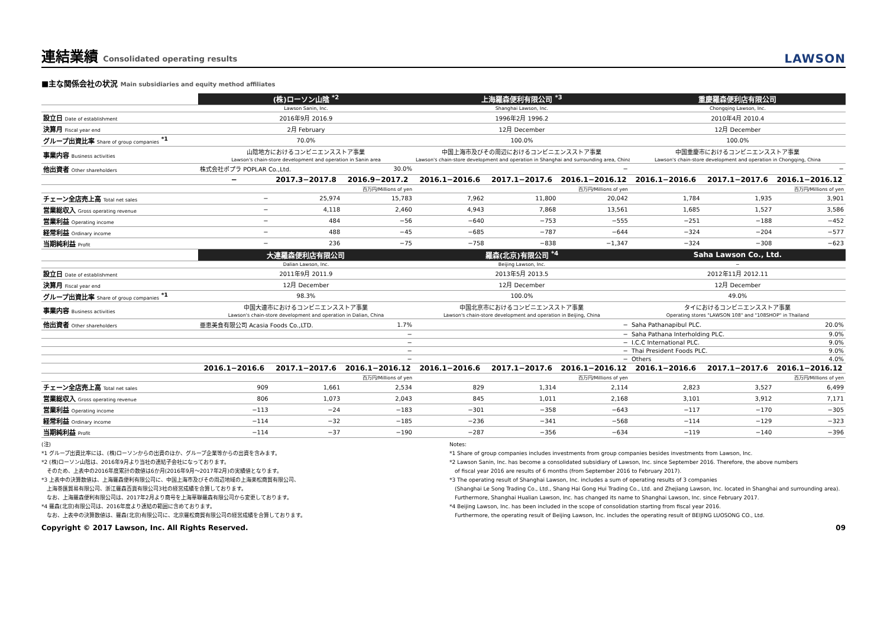連結業績 Consolidated operating results LAWSON
■主な関係会社の状況 Main subsidiaries and equity method affiliates
| | (株)ローソン山陰 <sup>*2</sup> | | | 上海羅森便利有限公司 <sup>*3</sup> | | | 重慶羅森便利店有限公司 | | |
| | Lawson Sanin, Inc. | | | Shanghai Lawson, Inc. | | | Chongqing Lawson, Inc. | | |
| 設立日 Date of establishment | 2016年9月 2016.9 | | | 1996年2月 1996.2 | | | 2010年4月 2010.4 | | |
| 決算月 Fiscal year end | 2月 February | | | 12月 December | | | 12月 December | | |
| グループ出資比率 Share of group companies <sup>*1</sup> | 70.0% | | | 100.0% | | | 100.0% | | |
| 事業内容 Business activities | 山陰地方におけるコンビニエンスストア事業 Lawson's chain-store development and operation in Sanin area | | | 中国上海市及びその周辺におけるコンビニエンスストア事業 Lawson's chain-store development and operation in Shanghai and surrounding area, China | | | 中国重慶市におけるコンビニエンスストア事業 Lawson's chain-store development and operation in Chongqing, China | | |
| 他出資者 Other shareholders | 株式会社ポプラ POPLAR Co.,Ltd. | | 30.0% | − | | | − | | |
| | − | 2017.3−2017.8 | 2016.9−2017.2 | 2016.1−2016.6 | 2017.1−2017.6 | 2016.1−2016.12 | 2016.1−2016.6 | 2017.1−2017.6 | 2016.1−2016.12 |
| | | | 百万円/Millions of yen | | | 百万円/Millions of yen | | | 百万円/Millions of yen |
| チェーン全店売上高 Total net sales | − | 25,974 | 15,783 | 7,962 | 11,800 | 20,042 | 1,784 | 1,935 | 3,901 |
| 営業総収入 Gross operating revenue | − | 4,118 | 2,460 | 4,943 | 7,868 | 13,561 | 1,685 | 1,527 | 3,586 |
| 営業利益 Operating income | − | 484 | −56 | −640 | −753 | −555 | −251 | −188 | −452 |
| 経常利益 Ordinary income | − | 488 | −45 | −685 | −787 | −644 | −324 | −204 | −577 |
| 当期純利益 Profit | − | 236 | −75 | −758 | −838 | −1,347 | −324 | −308 | −623 |
| | 大連羅森便利店有限公司 | | | 羅森(北京)有限公司 <sup>*4</sup> | | | Saha Lawson Co., Ltd. | | |
| | Dalian Lawson, Inc. | | | Beijing Lawson, Inc. | | | − | | |
| 設立日 Date of establishment | 2011年9月 2011.9 | | | 2013年5月 2013.5 | | | 2012年11月 2012.11 | | |
| 決算月 Fiscal year end | 12月 December | | | 12月 December | | | 12月 December | | |
| グループ出資比率 Share of group companies <sup>*1</sup> | 98.3% | | | 100.0% | | | 49.0% | | |
| 事業内容 Business activities | 中国大連市におけるコンビニエンスストア事業 Lawson's chain-store development and operation in Dalian, China | | | 中国北京市におけるコンビニエンスストア事業 Lawson's chain-store development and operation in Beijing, China | | | タイにおけるコンビニエンスストア事業 Operating stores "LAWSON 108" and "108SHOP" in Thailand | | |
| 他出資者 Other shareholders | 亜恵美食有限公司 Acasia Foods Co.,LTD. | | 1.7% | − | | | Saha Pathanapibul PLC. | | 20.0% |
| | − | | | − | | | Saha Pathana Interholding PLC. | | 9.0% |
| | − | | | − | | | I.C.C International PLC. | | 9.0% |
| | − | | | − | | | Thai President Foods PLC. | | 9.0% |
| | − | | | − | | | Others | | 4.0% |
| | 2016.1−2016.6 | 2017.1−2017.6 | 2016.1−2016.12 | 2016.1−2016.6 | 2017.1−2017.6 | 2016.1−2016.12 | 2016.1−2016.6 | 2017.1−2017.6 | 2016.1−2016.12 |
| | | | 百万円/Millions of yen | | | 百万円/Millions of yen | | | 百万円/Millions of yen |
| チェーン全店売上高 Total net sales | 909 | 1,661 | 2,534 | 829 | 1,314 | 2,114 | 2,823 | 3,527 | 6,499 |
| 営業総収入 Gross operating revenue | 806 | 1,073 | 2,043 | 845 | 1,011 | 2,168 | 3,101 | 3,912 | 7,171 |
| 営業利益 Operating income | −113 | −24 | −183 | −301 | −358 | −643 | −117 | −170 | −305 |
| 経常利益 Ordinary income | −114 | −32 | −185 | −236 | −341 | −568 | −114 | −129 | −323 |
| 当期純利益 Profit | −114 | −37 | −190 | −287 | −356 | −634 | −119 | −140 | −396 |
(注)
*1 グループ出資比率には、(株)ローソンからの出資のほか、グループ企業等からの出資を含みます。
*2 (株)ローソン山陰は、2016年9月より当社の連結子会社になっております。
　そのため、上表中の2016年度累計の数値は6か月(2016年9月～2017年2月)の実績値となります。
*3 上表中の決算数値は、上海羅森便利有限公司に、中国上海市及びその周辺地域の上海楽松商貿有限公司、
　上海巻匯貿易有限公司、浙江羅森百貨有限公司3社の経営成績を合算しております。
　なお、上海羅森便利有限公司は、2017年2月より商号を上海華聯羅森有限公司から変更しております。
*4 羅森(北京)有限公司は、2016年度より連結の範囲に含めております。
　なお、上表中の決算数値は、羅森(北京)有限公司に、北京羅松商貿有限公司の経営成績を合算しております。
Notes:
*1 Share of group companies includes investments from group companies besides investments from Lawson, Inc.
*2 Lawson Sanin, Inc. has become a consolidated subsidiary of Lawson, Inc. since September 2016. Therefore, the above numbers
　of fiscal year 2016 are results of 6 months (from September 2016 to February 2017).
*3 The operating result of Shanghai Lawson, Inc. includes a sum of operating results of 3 companies
　(Shanghai Le Song Trading Co., Ltd., Shang Hai Gong Hui Trading Co., Ltd. and Zhejiang Lawson, Inc. located in Shanghai and surrounding area).
　Furthermore, Shanghai Hualian Lawson, Inc. has changed its name to Shanghai Lawson, Inc. since February 2017.
*4 Beijing Lawson, Inc. has been included in the scope of consolidation starting from fiscal year 2016.
　Furthermore, the operating result of Beijing Lawson, Inc. includes the operating result of BEIJING LUOSONG CO., Ltd.
Copyright © 2017 Lawson, Inc. All Rights Reserved. 09